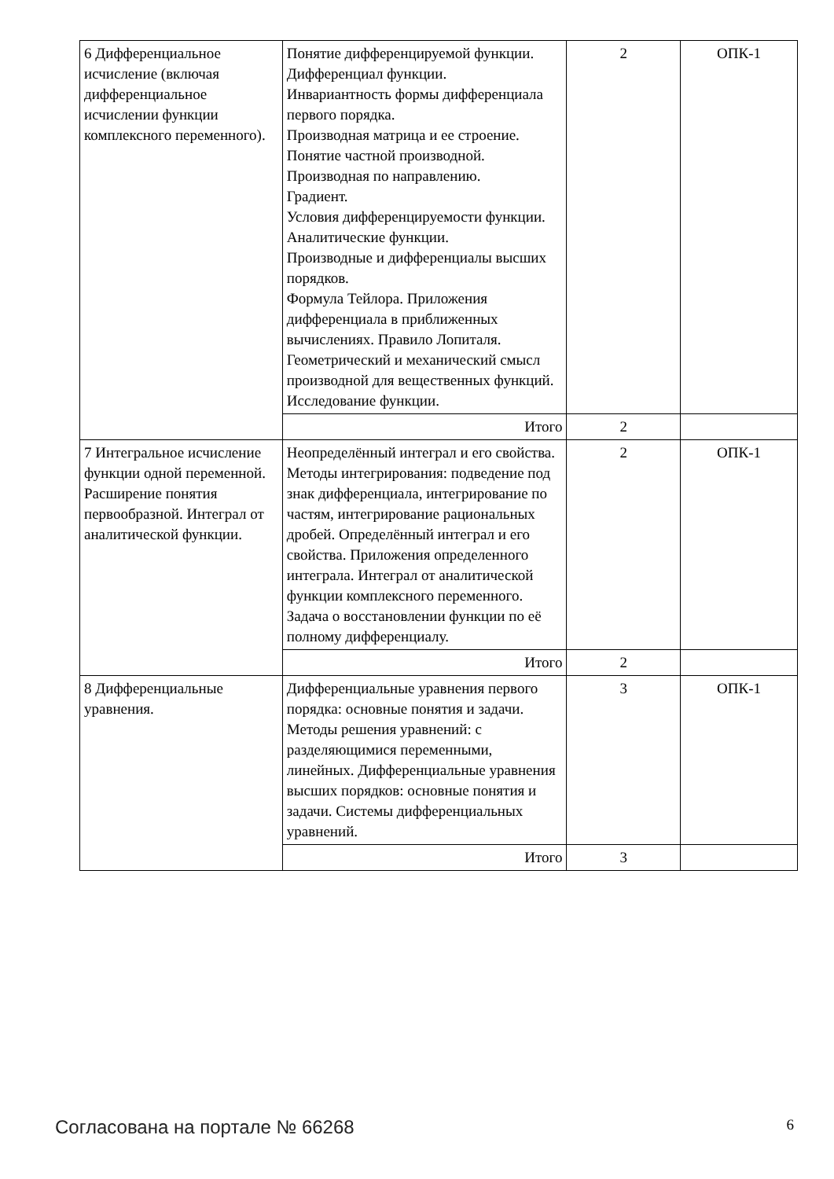| 6 Дифференциальное исчисление (включая дифференциальное исчислении функции комплексного переменного). | Понятие дифференцируемой функции. Дифференциал функции. Инвариантность формы дифференциала первого порядка. Производная матрица и ее строение. Понятие частной производной. Производная по направлению. Градиент. Условия дифференцируемости функции. Аналитические функции. Производные и дифференциалы высших порядков. Формула Тейлора. Приложения дифференциала в приближенных вычислениях. Правило Лопиталя. Геометрический и механический смысл производной для вещественных функций. Исследование функции. | 2 | ОПК-1 |
| | Итого | 2 | |
| 7 Интегральное исчисление функции одной переменной. Расширение понятия первообразной. Интеграл от аналитической функции. | Неопределённый интеграл и его свойства. Методы интегрирования: подведение под знак дифференциала, интегрирование по частям, интегрирование рациональных дробей. Определённый интеграл и его свойства. Приложения определенного интеграла. Интеграл от аналитической функции комплексного переменного. Задача о восстановлении функции по её полному дифференциалу. | 2 | ОПК-1 |
| | Итого | 2 | |
| 8 Дифференциальные уравнения. | Дифференциальные уравнения первого порядка: основные понятия и задачи. Методы решения уравнений: с разделяющимися переменными, линейных. Дифференциальные уравнения высших порядков: основные понятия и задачи. Системы дифференциальных уравнений. | 3 | ОПК-1 |
| | Итого | 3 | |
Согласована на портале № 66268 6